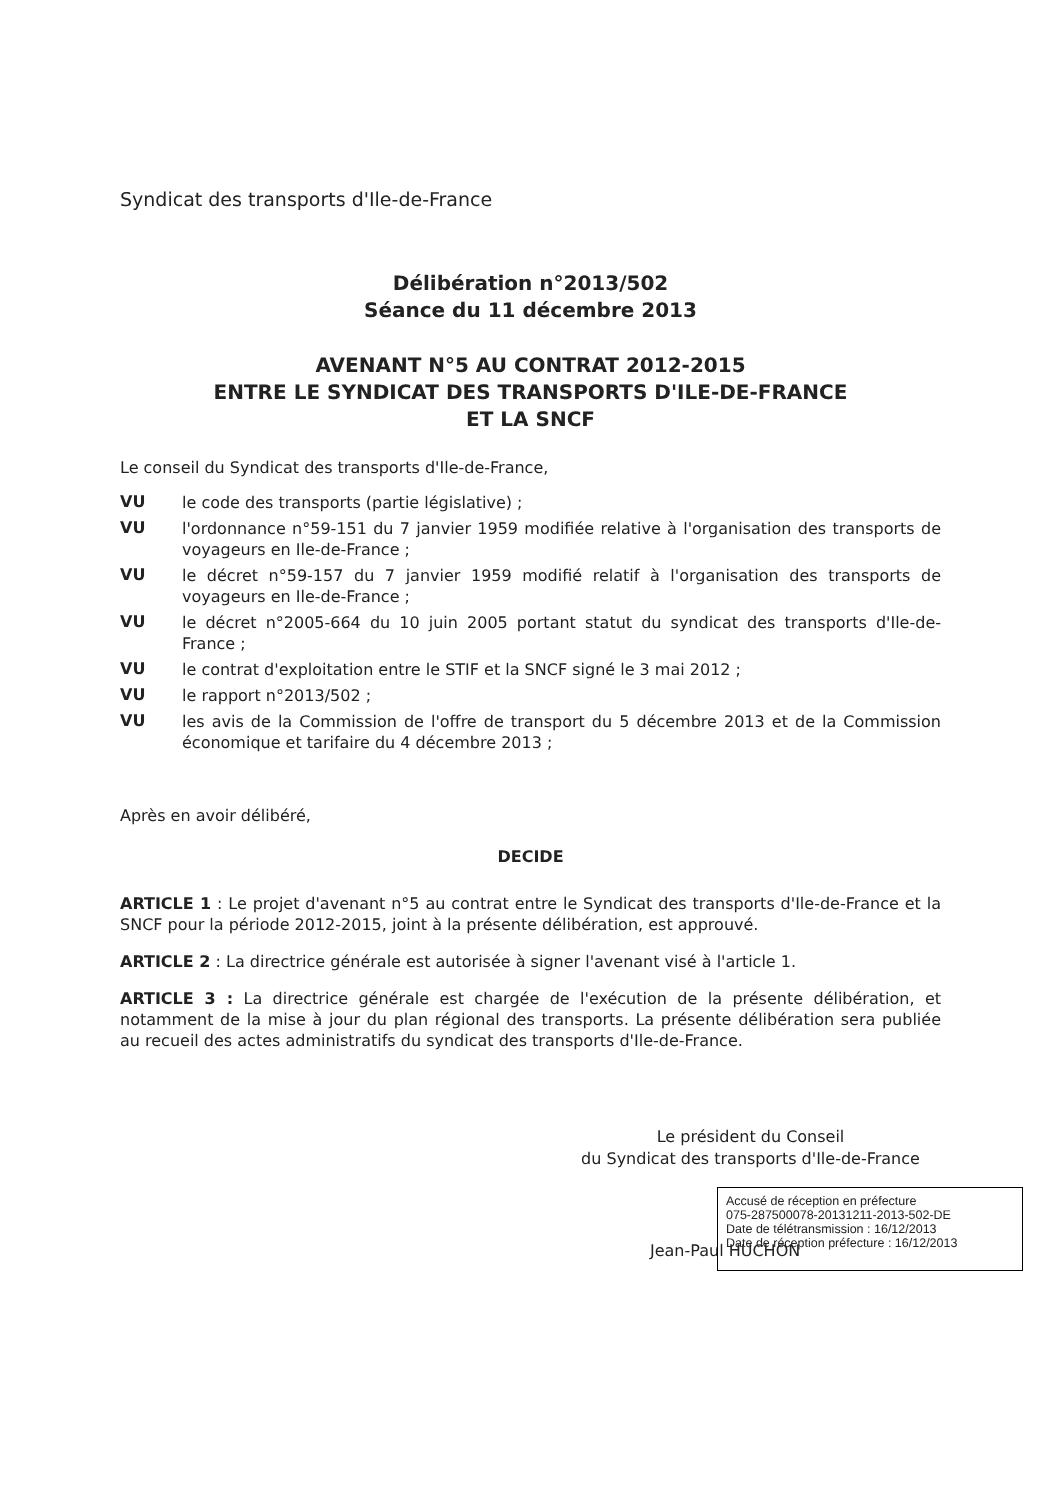Syndicat des transports d'Ile-de-France
Délibération n°2013/502
Séance du 11 décembre 2013
AVENANT N°5 AU CONTRAT 2012-2015
ENTRE LE SYNDICAT DES TRANSPORTS D'ILE-DE-FRANCE
ET LA SNCF
Le conseil du Syndicat des transports d'Ile-de-France,
VU
le code des transports (partie législative) ;
VU
l'ordonnance n°59-151 du 7 janvier 1959 modifiée relative à l'organisation des transports de voyageurs en Ile-de-France ;
VU
le décret n°59-157 du 7 janvier 1959 modifié relatif à l'organisation des transports de voyageurs en Ile-de-France ;
VU
le décret n°2005-664 du 10 juin 2005 portant statut du syndicat des transports d'Ile-de-France ;
VU
le contrat d'exploitation entre le STIF et la SNCF signé le 3 mai 2012 ;
VU
le rapport n°2013/502 ;
VU
les avis de la Commission de l'offre de transport du 5 décembre 2013 et de la Commission économique et tarifaire du 4 décembre 2013 ;
Après en avoir délibéré,
DECIDE
ARTICLE 1 : Le projet d'avenant n°5 au contrat entre le Syndicat des transports d'Ile-de-France et la SNCF pour la période 2012-2015, joint à la présente délibération, est approuvé.
ARTICLE 2 : La directrice générale est autorisée à signer l'avenant visé à l'article 1.
ARTICLE 3 : La directrice générale est chargée de l'exécution de la présente délibération, et notamment de la mise à jour du plan régional des transports. La présente délibération sera publiée au recueil des actes administratifs du syndicat des transports d'Ile-de-France.
Le président du Conseil
du Syndicat des transports d'Ile-de-France
Jean-Paul HUCHON
Accusé de réception en préfecture
075-287500078-20131211-2013-502-DE
Date de télétransmission : 16/12/2013
Date de réception préfecture : 16/12/2013